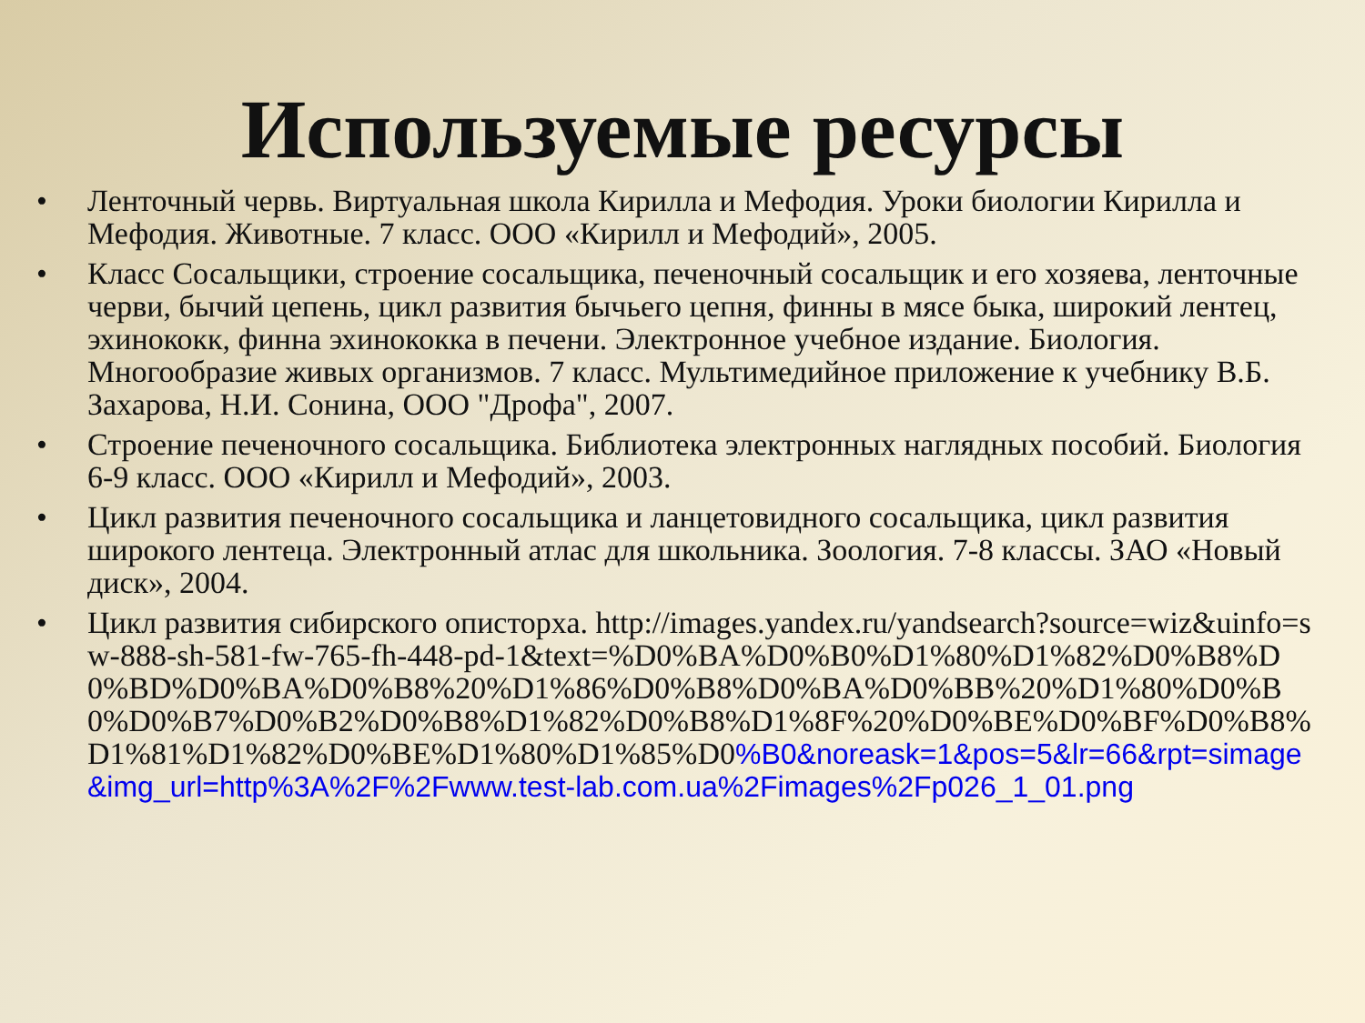Используемые ресурсы
• Ленточный червь. Виртуальная школа Кирилла и Мефодия. Уроки биологии Кирилла и Мефодия. Животные. 7 класс. ООО «Кирилл и Мефодий», 2005.
• Класс Сосальщики, строение сосальщика, печеночный сосальщик и его хозяева, ленточные черви, бычий цепень, цикл развития бычьего цепня, финны в мясе быка, широкий лентец, эхинококк, финна эхинококка в печени. Электронное учебное издание. Биология. Многообразие живых организмов. 7 класс. Мультимедийное приложение к учебнику В.Б. Захарова, Н.И. Сонина, ООО "Дрофа", 2007.
• Строение печеночного сосальщика. Библиотека электронных наглядных пособий. Биология 6-9 класс. ООО «Кирилл и Мефодий», 2003.
• Цикл развития печеночного сосальщика и ланцетовидного сосальщика, цикл развития широкого лентеца. Электронный атлас для школьника. Зоология. 7-8 классы. ЗАО «Новый диск», 2004.
• Цикл развития сибирского описторха. http://images.yandex.ru/yandsearch?source=wiz&uinfo=sw-888-sh-581-fw-765-fh-448-pd-1&text=%D0%BA%D0%B0%D1%80%D1%82%D0%B8%D0%BD%D0%BA%D0%B8%20%D1%86%D0%B8%D0%BA%D0%BB%20%D1%80%D0%B0%D0%B7%D0%B2%D0%B8%D1%82%D0%B8%D1%8F%20%D0%BE%D0%BF%D0%B8%D1%81%D1%82%D0%BE%D1%80%D1%85%D0%B0&noreask=1&pos=5&lr=66&rpt=simage&img_url=http%3A%2F%2Fwww.test-lab.com.ua%2Fimages%2Fp026_1_01.png